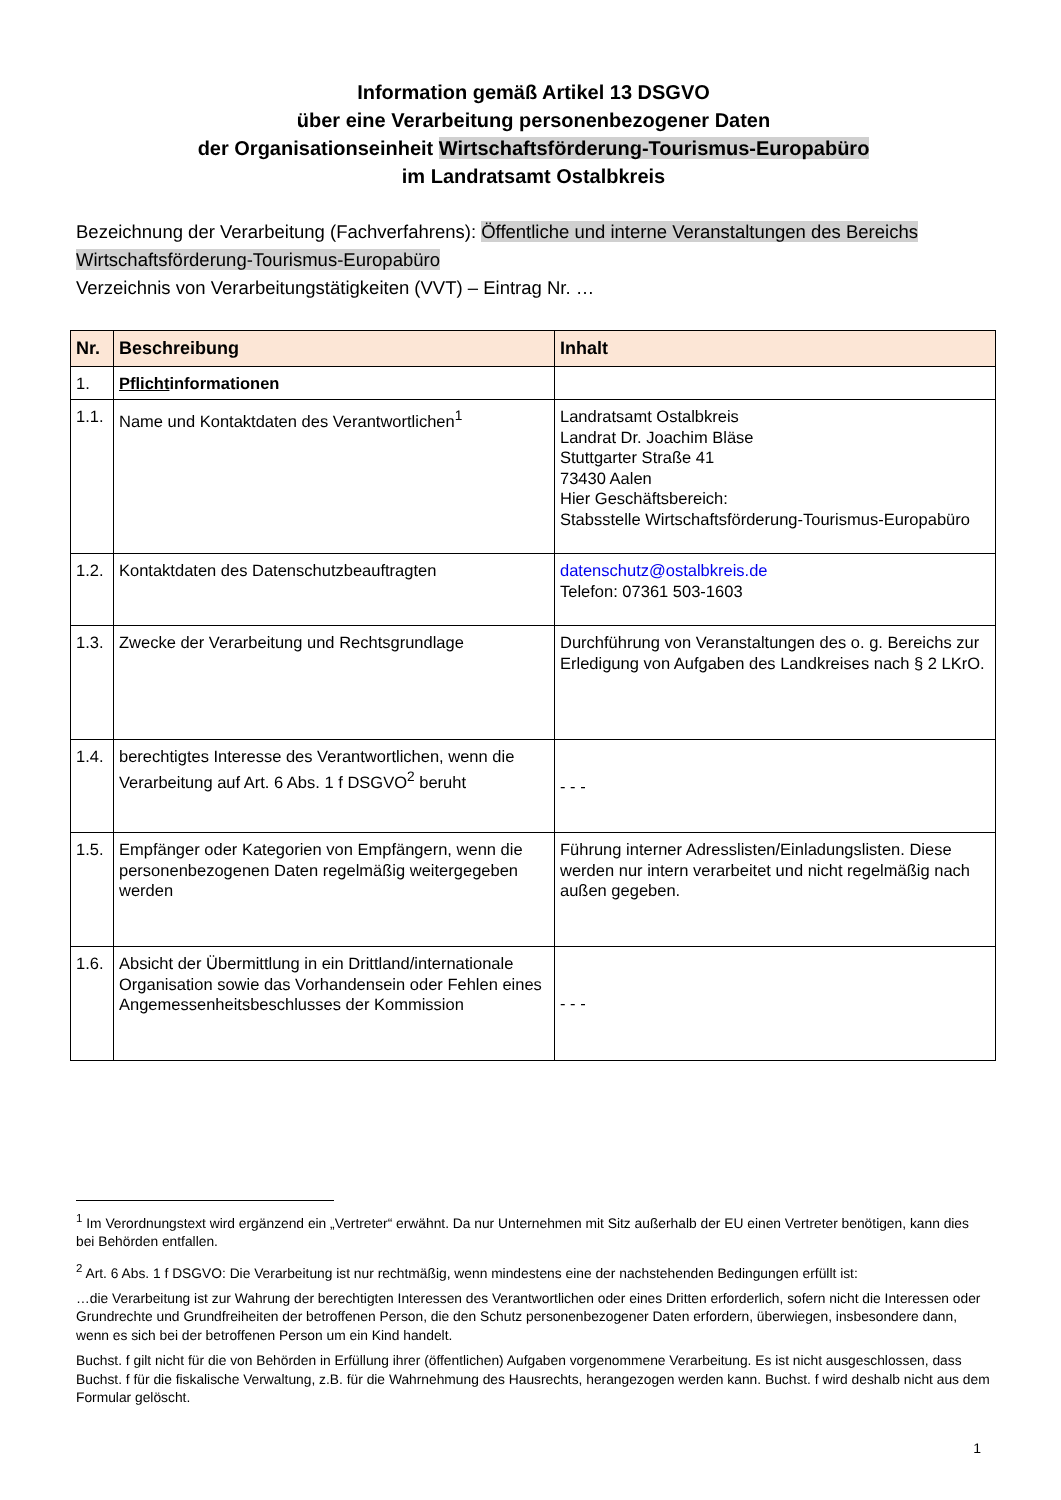Information gemäß Artikel 13 DSGVO
über eine Verarbeitung personenbezogener Daten
der Organisationseinheit Wirtschaftsförderung-Tourismus-Europabüro
im Landratsamt Ostalbkreis
Bezeichnung der Verarbeitung (Fachverfahrens): Öffentliche und interne Veranstaltungen des Bereichs Wirtschaftsförderung-Tourismus-Europabüro
Verzeichnis von Verarbeitungstätigkeiten (VVT) – Eintrag Nr. …
| Nr. | Beschreibung | Inhalt |
| --- | --- | --- |
| 1. | Pflicht informationen | |
| 1.1. | Name und Kontaktdaten des Verantwortlichen<sup>1</sup> | Landratsamt Ostalbkreis Landrat Dr. Joachim Bläse Stuttgarter Straße 41 73430 Aalen Hier Geschäftsbereich: Stabsstelle Wirtschaftsförderung-Tourismus-Europabüro |
| 1.2. | Kontaktdaten des Datenschutzbeauftragten | datenschutz@ostalbkreis.de Telefon: 07361 503-1603 |
| 1.3. | Zwecke der Verarbeitung und Rechtsgrundlage | Durchführung von Veranstaltungen des o. g. Bereichs zur Erledigung von Aufgaben des Landkreises nach § 2 LKrO. |
| 1.4. | berechtigtes Interesse des Verantwortlichen, wenn die Verarbeitung auf Art. 6 Abs. 1 f DSGVO<sup>2</sup> beruht | - - - |
| 1.5. | Empfänger oder Kategorien von Empfängern, wenn die personenbezogenen Daten regelmäßig weitergegeben werden | Führung interner Adresslisten/Einladungslisten. Diese werden nur intern verarbeitet und nicht regelmäßig nach außen gegeben. |
| 1.6. | Absicht der Übermittlung in ein Drittland/internationale Organisation sowie das Vorhandensein oder Fehlen eines Angemessenheitsbeschlusses der Kommission | - - - |
<sup>1</sup> Im Verordnungstext wird ergänzend ein „Vertreter“ erwähnt. Da nur Unternehmen mit Sitz außerhalb der EU einen Vertreter benötigen, kann dies bei Behörden entfallen.
<sup>2</sup> Art. 6 Abs. 1 f DSGVO: Die Verarbeitung ist nur rechtmäßig, wenn mindestens eine der nachstehenden Bedingungen erfüllt ist:
…die Verarbeitung ist zur Wahrung der berechtigten Interessen des Verantwortlichen oder eines Dritten erforderlich, sofern nicht die Interessen oder Grundrechte und Grundfreiheiten der betroffenen Person, die den Schutz personenbezogener Daten erfordern, überwiegen, insbesondere dann, wenn es sich bei der betroffenen Person um ein Kind handelt.
Buchst. f gilt nicht für die von Behörden in Erfüllung ihrer (öffentlichen) Aufgaben vorgenommene Verarbeitung. Es ist nicht ausgeschlossen, dass Buchst. f für die fiskalische Verwaltung, z.B. für die Wahrnehmung des Hausrechts, herangezogen werden kann. Buchst. f wird deshalb nicht aus dem Formular gelöscht.
1